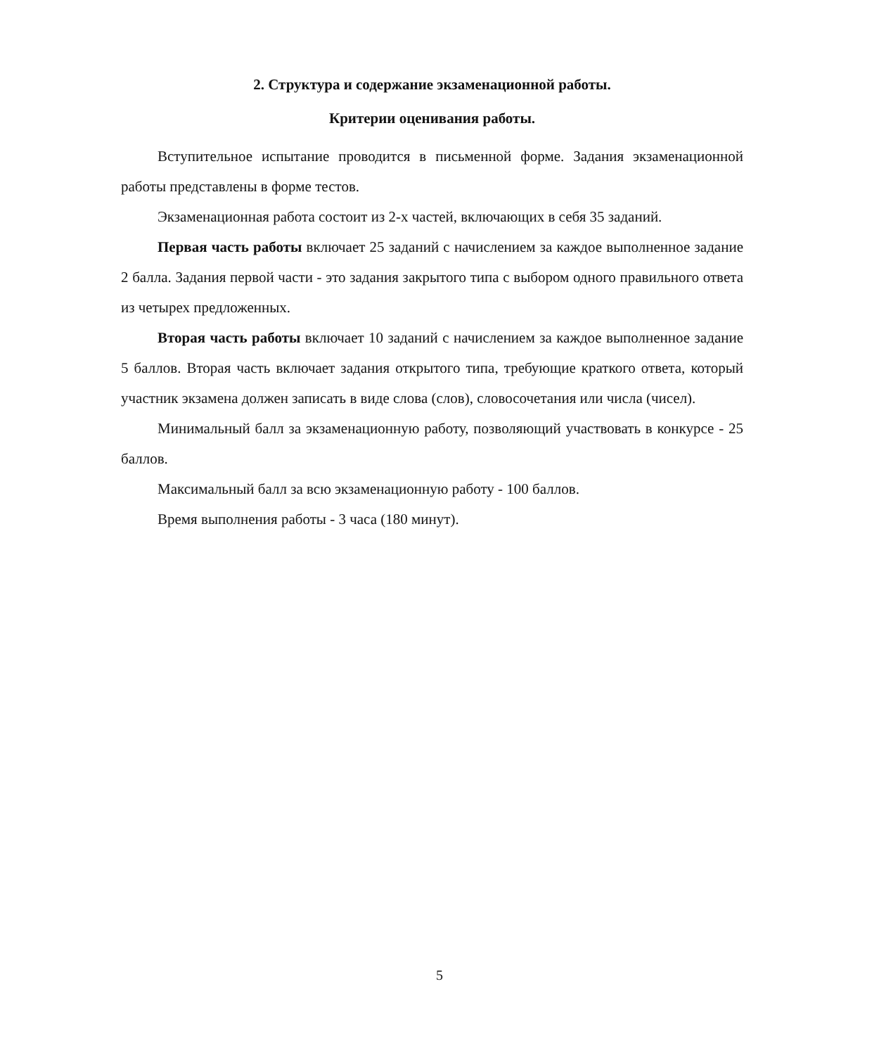2. Структура и содержание экзаменационной работы.
Критерии оценивания работы.
Вступительное испытание проводится в письменной форме. Задания экзаменационной работы представлены в форме тестов.
Экзаменационная работа состоит из 2-х частей, включающих в себя 35 заданий.
Первая часть работы включает 25 заданий с начислением за каждое выполненное задание 2 балла. Задания первой части - это задания закрытого типа с выбором одного правильного ответа из четырех предложенных.
Вторая часть работы включает 10 заданий с начислением за каждое выполненное задание 5 баллов. Вторая часть включает задания открытого типа, требующие краткого ответа, который участник экзамена должен записать в виде слова (слов), словосочетания или числа (чисел).
Минимальный балл за экзаменационную работу, позволяющий участвовать в конкурсе - 25 баллов.
Максимальный балл за всю экзаменационную работу - 100 баллов.
Время выполнения работы - 3 часа (180 минут).
5